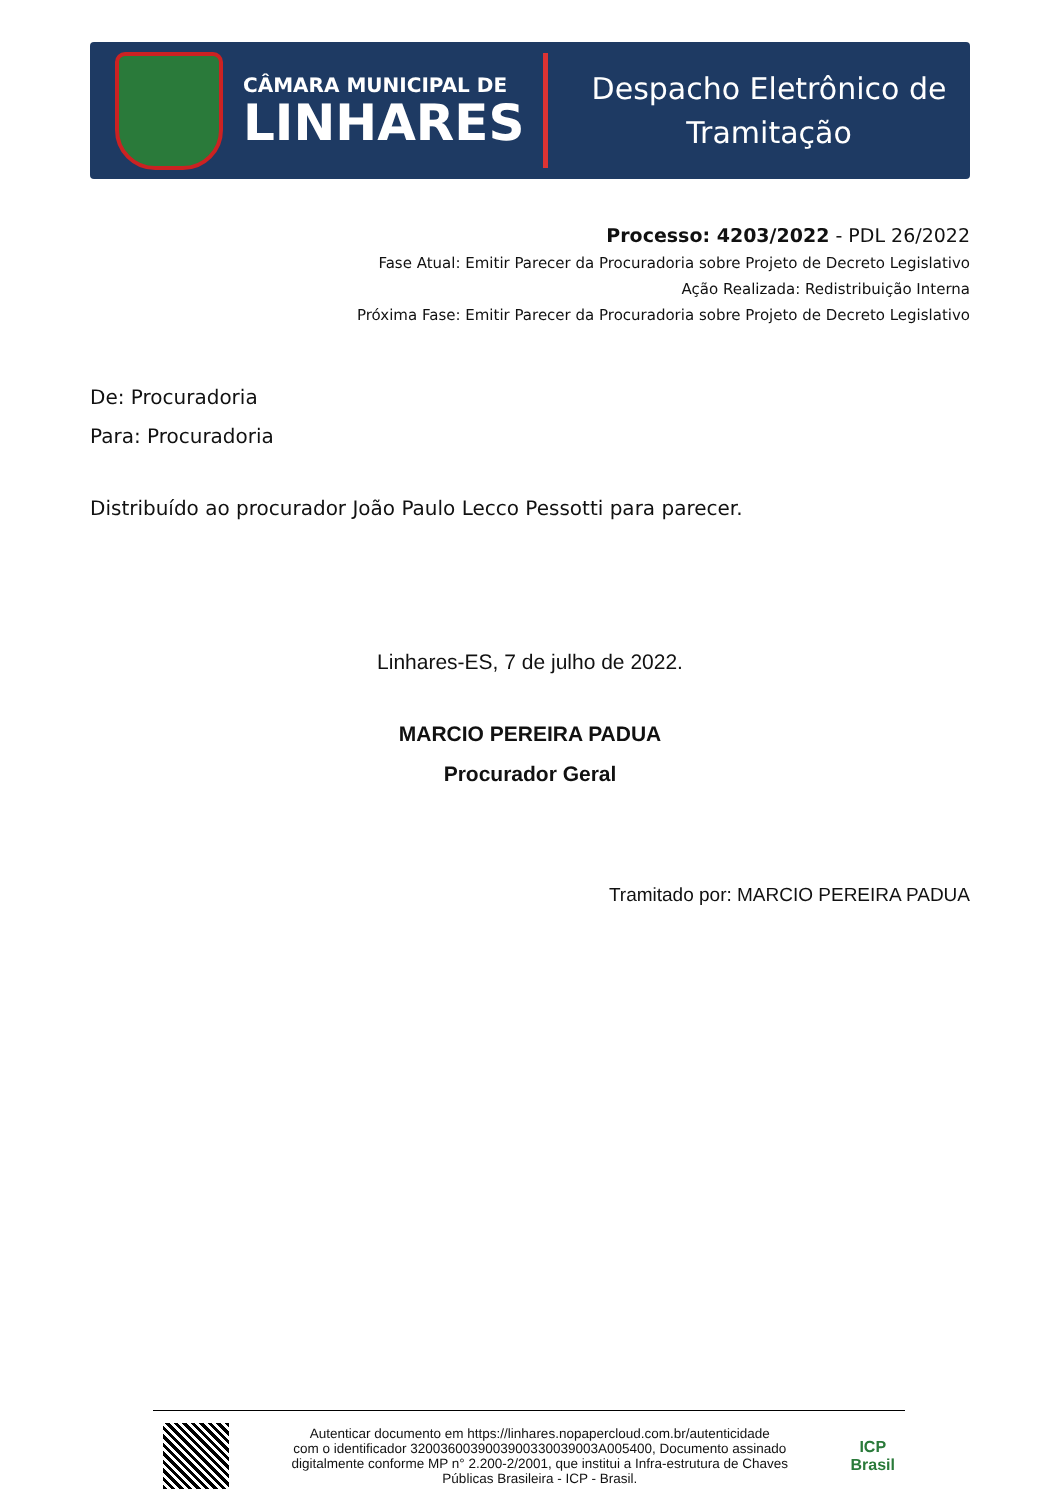CÂMARA MUNICIPAL DE
LINHARES
Despacho Eletrônico de
Tramitação
Processo: 4203/2022 - PDL 26/2022
Fase Atual: Emitir Parecer da Procuradoria sobre Projeto de Decreto Legislativo
Ação Realizada: Redistribuição Interna
Próxima Fase: Emitir Parecer da Procuradoria sobre Projeto de Decreto Legislativo
De: Procuradoria
Para: Procuradoria
Distribuído ao procurador João Paulo Lecco Pessotti para parecer.
Linhares-ES, 7 de julho de 2022.
MARCIO PEREIRA PADUA
Procurador Geral
Tramitado por: MARCIO PEREIRA PADUA
Autenticar documento em https://linhares.nopapercloud.com.br/autenticidade
com o identificador 3200360039003900330039003A005400, Documento assinado
digitalmente conforme MP n° 2.200-2/2001, que institui a Infra-estrutura de Chaves
Públicas Brasileira - ICP - Brasil.
ICP
Brasil